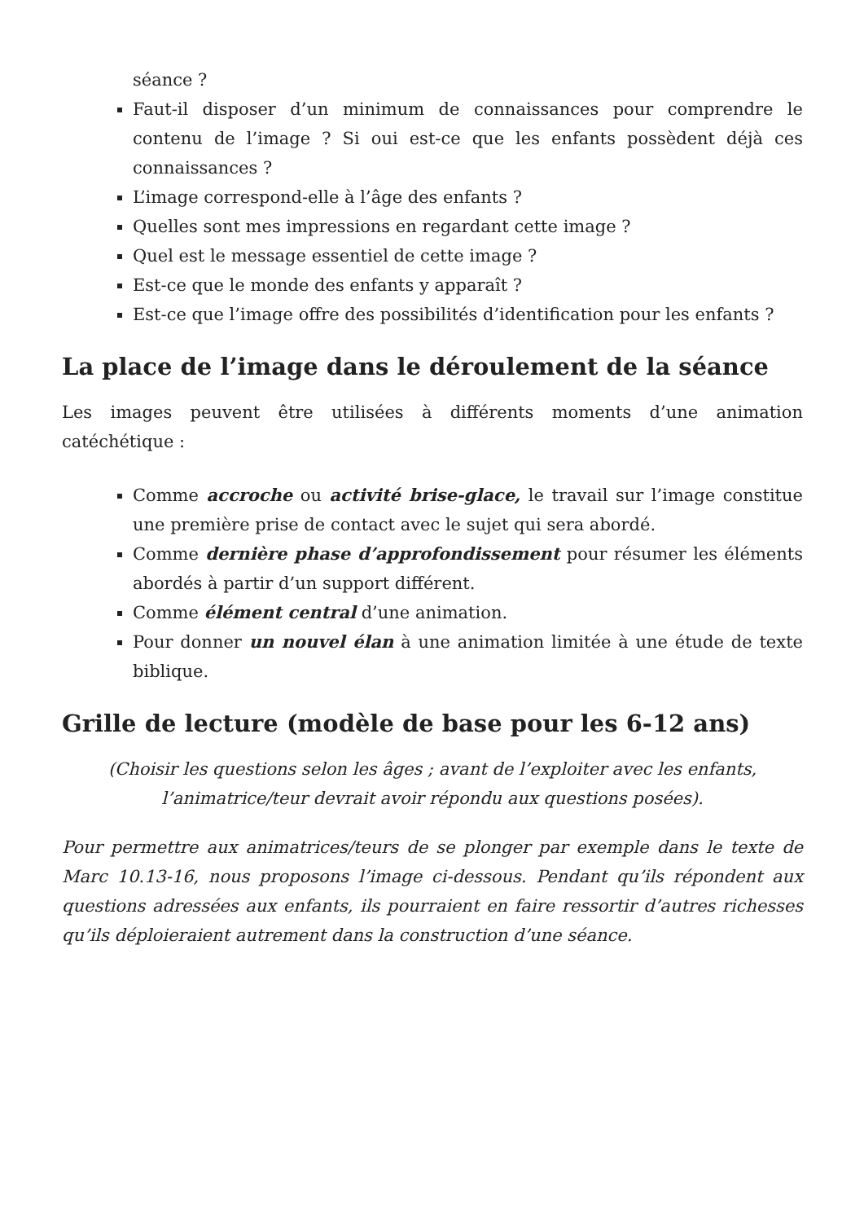séance ?
Faut-il disposer d’un minimum de connaissances pour comprendre le contenu de l’image ? Si oui est-ce que les enfants possèdent déjà ces connaissances ?
L’image correspond-elle à l’âge des enfants ?
Quelles sont mes impressions en regardant cette image ?
Quel est le message essentiel de cette image ?
Est-ce que le monde des enfants y apparaît ?
Est-ce que l’image offre des possibilités d’identification pour les enfants ?
La place de l’image dans le déroulement de la séance
Les images peuvent être utilisées à différents moments d’une animation catéchétique :
Comme accroche ou activité brise-glace, le travail sur l’image constitue une première prise de contact avec le sujet qui sera abordé.
Comme dernière phase d’approfondissement pour résumer les éléments abordés à partir d’un support différent.
Comme élément central d’une animation.
Pour donner un nouvel élan à une animation limitée à une étude de texte biblique.
Grille de lecture (modèle de base pour les 6-12 ans)
(Choisir les questions selon les âges ; avant de l’exploiter avec les enfants,
l’animatrice/teur devrait avoir répondu aux questions posées).
Pour permettre aux animatrices/teurs de se plonger par exemple dans le texte de Marc 10.13-16, nous proposons l’image ci-dessous. Pendant qu’ils répondent aux questions adressées aux enfants, ils pourraient en faire ressortir d’autres richesses qu’ils déploieraient autrement dans la construction d’une séance.